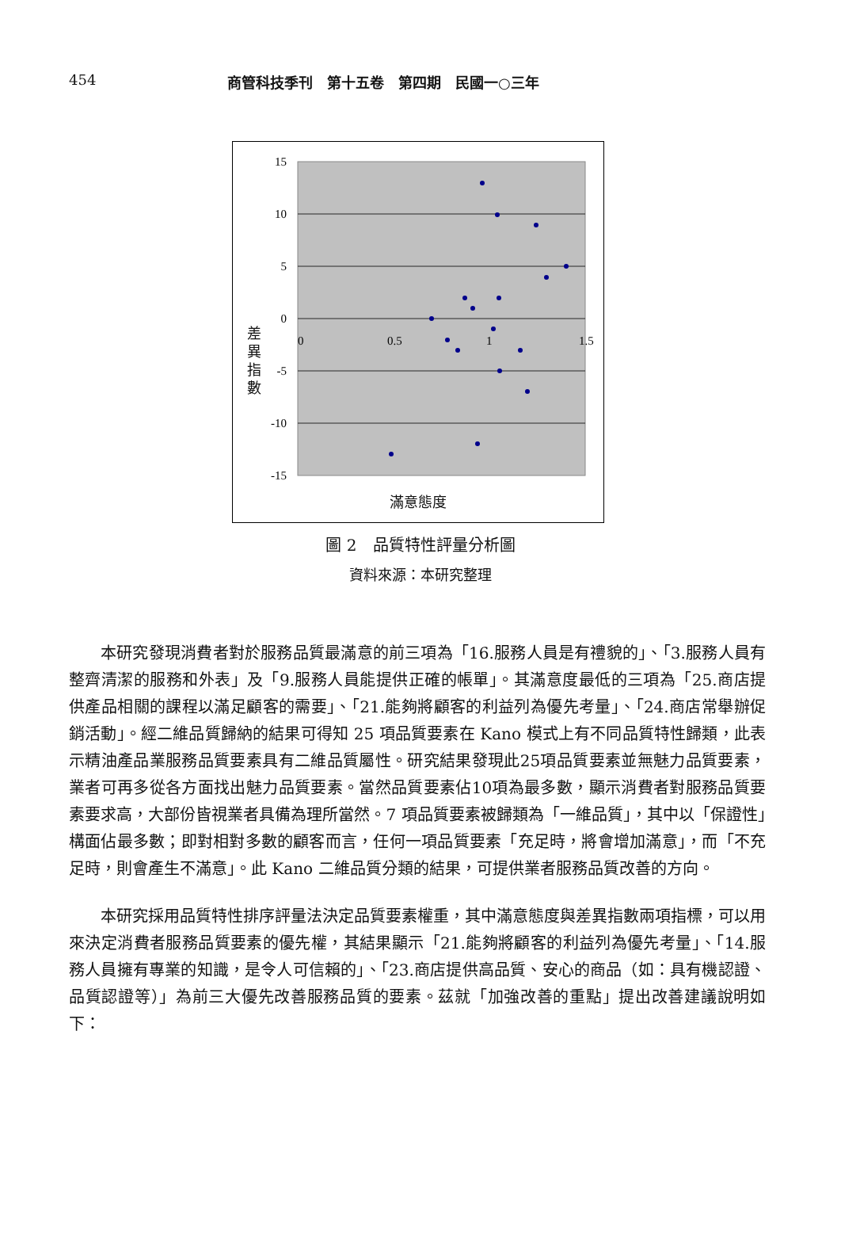454 商管科技季刊　第十五卷　第四期　民國一○三年
15
10
5
0
-5
-10
-15
0
0.5
1
1.5
差 異 指 數
滿意態度
圖 2　品質特性評量分析圖
資料來源：本研究整理
本研究發現消費者對於服務品質最滿意的前三項為「16.服務人員是有禮貌的」、「3.服務人員有整齊清潔的服務和外表」及「9.服務人員能提供正確的帳單」。其滿意度最低的三項為「25.商店提供產品相關的課程以滿足顧客的需要」、「21.能夠將顧客的利益列為優先考量」、「24.商店常舉辦促銷活動」。經二維品質歸納的結果可得知 25 項品質要素在 Kano 模式上有不同品質特性歸類，此表示精油產品業服務品質要素具有二維品質屬性。研究結果發現此25項品質要素並無魅力品質要素，業者可再多從各方面找出魅力品質要素。當然品質要素佔10項為最多數，顯示消費者對服務品質要素要求高，大部份皆視業者具備為理所當然。7 項品質要素被歸類為「一維品質」，其中以「保證性」構面佔最多數；即對相對多數的顧客而言，任何一項品質要素「充足時，將會增加滿意」，而「不充足時，則會產生不滿意」。此 Kano 二維品質分類的結果，可提供業者服務品質改善的方向。
本研究採用品質特性排序評量法決定品質要素權重，其中滿意態度與差異指數兩項指標，可以用來決定消費者服務品質要素的優先權，其結果顯示「21.能夠將顧客的利益列為優先考量」、「14.服務人員擁有專業的知識，是令人可信賴的」、「23.商店提供高品質、安心的商品（如：具有機認證、品質認證等）」為前三大優先改善服務品質的要素。茲就「加強改善的重點」提出改善建議說明如下：